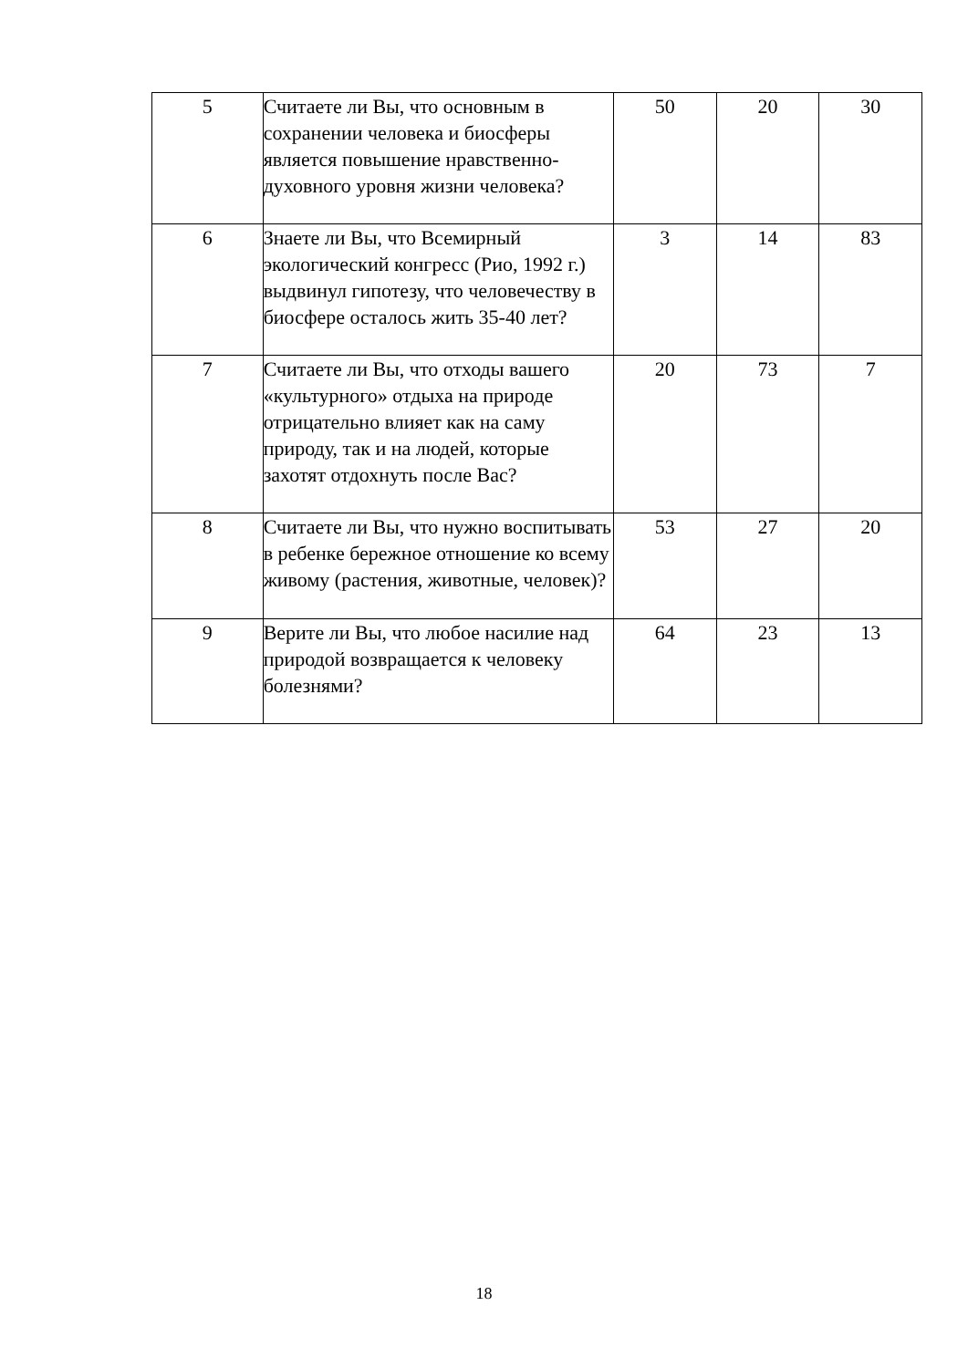| 5 | Считаете ли Вы, что основным в сохранении человека и биосферы является повышение нравственно-духовного уровня жизни человека? | 50 | 20 | 30 |
| 6 | Знаете ли Вы, что Всемирный экологический конгресс (Рио, 1992 г.) выдвинул гипотезу, что человечеству в биосфере осталось жить 35-40 лет? | 3 | 14 | 83 |
| 7 | Считаете ли Вы, что отходы вашего «культурного» отдыха на природе отрицательно влияет как на саму природу, так и на людей, которые захотят отдохнуть после Вас? | 20 | 73 | 7 |
| 8 | Считаете ли Вы, что нужно воспитывать в ребенке бережное отношение ко всему живому (растения, животные, человек)? | 53 | 27 | 20 |
| 9 | Верите ли Вы, что любое насилие над природой возвращается к человеку болезнями? | 64 | 23 | 13 |
18